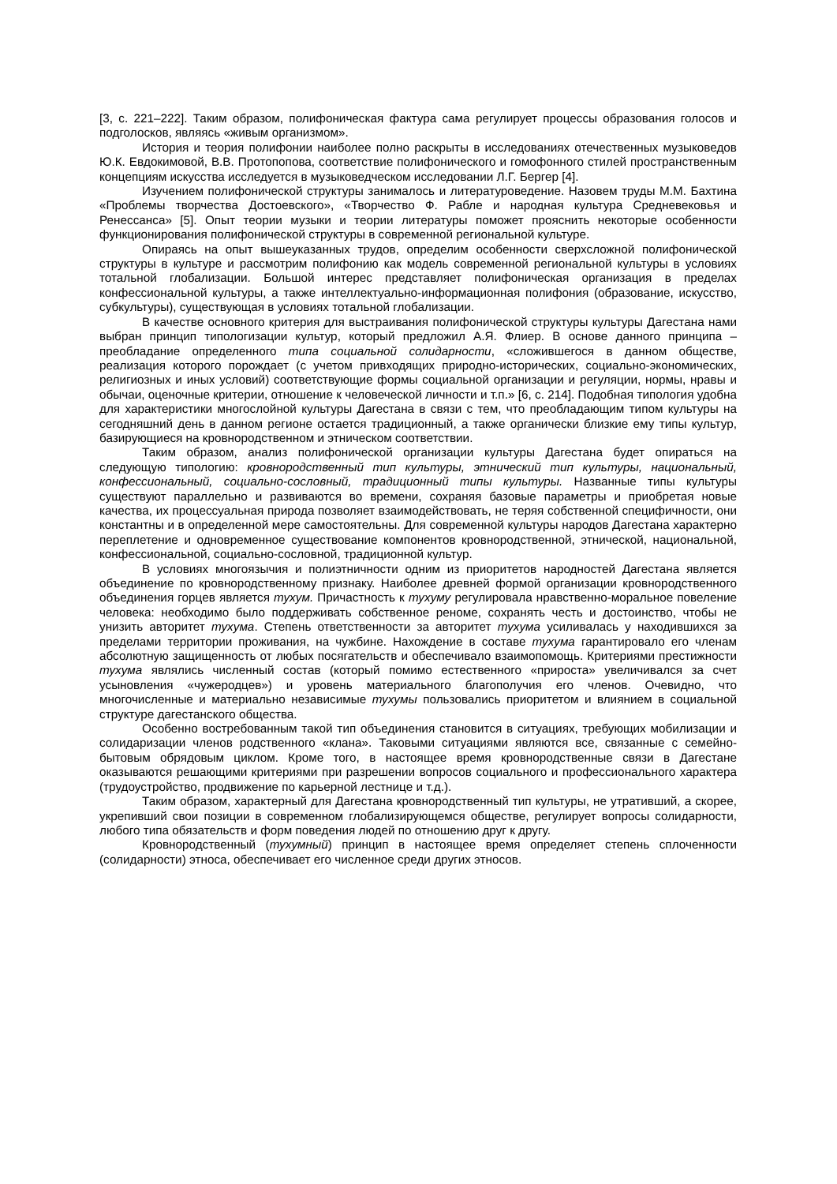[3, с. 221–222]. Таким образом, полифоническая фактура сама регулирует процессы образования голосов и подголосков, являясь «живым организмом».
История и теория полифонии наиболее полно раскрыты в исследованиях отечественных музыковедов Ю.К. Евдокимовой, В.В. Протопопова, соответствие полифонического и гомофонного стилей пространственным концепциям искусства исследуется в музыковедческом исследовании Л.Г. Бергер [4].
Изучением полифонической структуры занималось и литературоведение. Назовем труды М.М. Бахтина «Проблемы творчества Достоевского», «Творчество Ф. Рабле и народная культура Средневековья и Ренессанса» [5]. Опыт теории музыки и теории литературы поможет прояснить некоторые особенности функционирования полифонической структуры в современной региональной культуре.
Опираясь на опыт вышеуказанных трудов, определим особенности сверхсложной полифонической структуры в культуре и рассмотрим полифонию как модель современной региональной культуры в условиях тотальной глобализации. Большой интерес представляет полифоническая организация в пределах конфессиональной культуры, а также интеллектуально-информационная полифония (образование, искусство, субкультуры), существующая в условиях тотальной глобализации.
В качестве основного критерия для выстраивания полифонической структуры культуры Дагестана нами выбран принцип типологизации культур, который предложил А.Я. Флиер. В основе данного принципа – преобладание определенного типа социальной солидарности, «сложившегося в данном обществе, реализация которого порождает (с учетом привходящих природно-исторических, социально-экономических, религиозных и иных условий) соответствующие формы социальной организации и регуляции, нормы, нравы и обычаи, оценочные критерии, отношение к человеческой личности и т.п.» [6, с. 214]. Подобная типология удобна для характеристики многослойной культуры Дагестана в связи с тем, что преобладающим типом культуры на сегодняшний день в данном регионе остается традиционный, а также органически близкие ему типы культур, базирующиеся на кровнородственном и этническом соответствии.
Таким образом, анализ полифонической организации культуры Дагестана будет опираться на следующую типологию: кровнородственный тип культуры, этнический тип культуры, национальный, конфессиональный, социально-сословный, традиционный типы культуры. Названные типы культуры существуют параллельно и развиваются во времени, сохраняя базовые параметры и приобретая новые качества, их процессуальная природа позволяет взаимодействовать, не теряя собственной специфичности, они константны и в определенной мере самостоятельны. Для современной культуры народов Дагестана характерно переплетение и одновременное существование компонентов кровнородственной, этнической, национальной, конфессиональной, социально-сословной, традиционной культур.
В условиях многоязычия и полиэтничности одним из приоритетов народностей Дагестана является объединение по кровнородственному признаку. Наиболее древней формой организации кровнородственного объединения горцев является тухум. Причастность к тухуму регулировала нравственно-моральное повеление человека: необходимо было поддерживать собственное реноме, сохранять честь и достоинство, чтобы не унизить авторитет тухума. Степень ответственности за авторитет тухума усиливалась у находившихся за пределами территории проживания, на чужбине. Нахождение в составе тухума гарантировало его членам абсолютную защищенность от любых посягательств и обеспечивало взаимопомощь. Критериями престижности тухума являлись численный состав (который помимо естественного «прироста» увеличивался за счет усыновления «чужеродцев») и уровень материального благополучия его членов. Очевидно, что многочисленные и материально независимые тухумы пользовались приоритетом и влиянием в социальной структуре дагестанского общества.
Особенно востребованным такой тип объединения становится в ситуациях, требующих мобилизации и солидаризации членов родственного «клана». Таковыми ситуациями являются все, связанные с семейно-бытовым обрядовым циклом. Кроме того, в настоящее время кровнородственные связи в Дагестане оказываются решающими критериями при разрешении вопросов социального и профессионального характера (трудоустройство, продвижение по карьерной лестнице и т.д.).
Таким образом, характерный для Дагестана кровнородственный тип культуры, не утративший, а скорее, укрепивший свои позиции в современном глобализирующемся обществе, регулирует вопросы солидарности, любого типа обязательств и форм поведения людей по отношению друг к другу.
Кровнородственный (тухумный) принцип в настоящее время определяет степень сплоченности (солидарности) этноса, обеспечивает его численное среди других этносов.